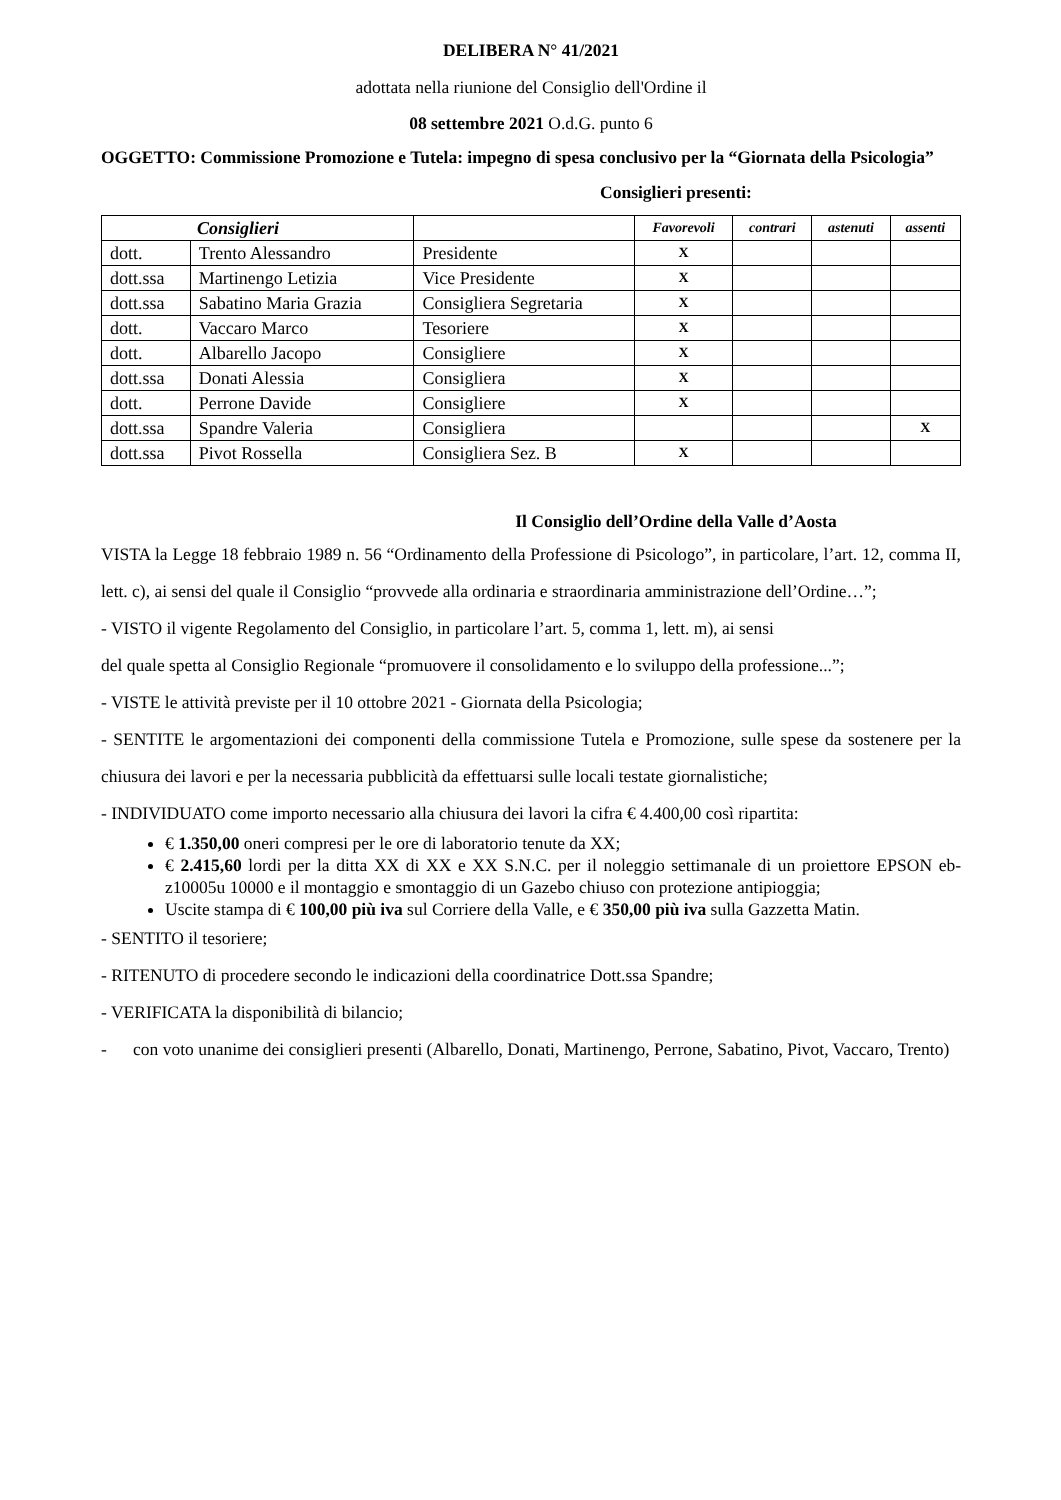DELIBERA N° 41/2021
adottata nella riunione del Consiglio dell'Ordine il
08 settembre 2021 O.d.G. punto 6
OGGETTO: Commissione Promozione e Tutela: impegno di spesa conclusivo per la “Giornata della Psicologia”
Consiglieri presenti:
| Consiglieri | | | Favorevoli | contrari | astenuti | assenti |
| --- | --- | --- | --- | --- | --- | --- |
| dott. | Trento Alessandro | Presidente | X | | | |
| dott.ssa | Martinengo Letizia | Vice Presidente | X | | | |
| dott.ssa | Sabatino Maria Grazia | Consigliera Segretaria | X | | | |
| dott. | Vaccaro Marco | Tesoriere | X | | | |
| dott. | Albarello Jacopo | Consigliere | X | | | |
| dott.ssa | Donati Alessia | Consigliera | X | | | |
| dott. | Perrone Davide | Consigliere | X | | | |
| dott.ssa | Spandre Valeria | Consigliera | | | | X |
| dott.ssa | Pivot Rossella | Consigliera Sez. B | X | | | |
Il Consiglio dell’Ordine della Valle d’Aosta
VISTA la Legge 18 febbraio 1989 n. 56 “Ordinamento della Professione di Psicologo”, in particolare, l’art. 12, comma II, lett. c), ai sensi del quale il Consiglio “provvede alla ordinaria e straordinaria amministrazione dell’Ordine…”;
- VISTO il vigente Regolamento del Consiglio, in particolare l’art. 5, comma 1, lett. m), ai sensi
del quale spetta al Consiglio Regionale “promuovere il consolidamento e lo sviluppo della professione...”;
- VISTE le attività previste per il 10 ottobre 2021 - Giornata della Psicologia;
- SENTITE le argomentazioni dei componenti della commissione Tutela e Promozione, sulle spese da sostenere per la chiusura dei lavori e per la necessaria pubblicità da effettuarsi sulle locali testate giornalistiche;
- INDIVIDUATO come importo necessario alla chiusura dei lavori la cifra € 4.400,00 così ripartita:
€ 1.350,00 oneri compresi per le ore di laboratorio tenute da XX;
€ 2.415,60 lordi per la ditta XX di XX e XX S.N.C. per il noleggio settimanale di un proiettore EPSON eb-z10005u 10000 e il montaggio e smontaggio di un Gazebo chiuso con protezione antipioggia;
Uscite stampa di € 100,00 più iva sul Corriere della Valle, e € 350,00 più iva sulla Gazzetta Matin.
- SENTITO il tesoriere;
- RITENUTO di procedere secondo le indicazioni della coordinatrice Dott.ssa Spandre;
- VERIFICATA la disponibilità di bilancio;
- con voto unanime dei consiglieri presenti (Albarello, Donati, Martinengo, Perrone, Sabatino, Pivot, Vaccaro, Trento)